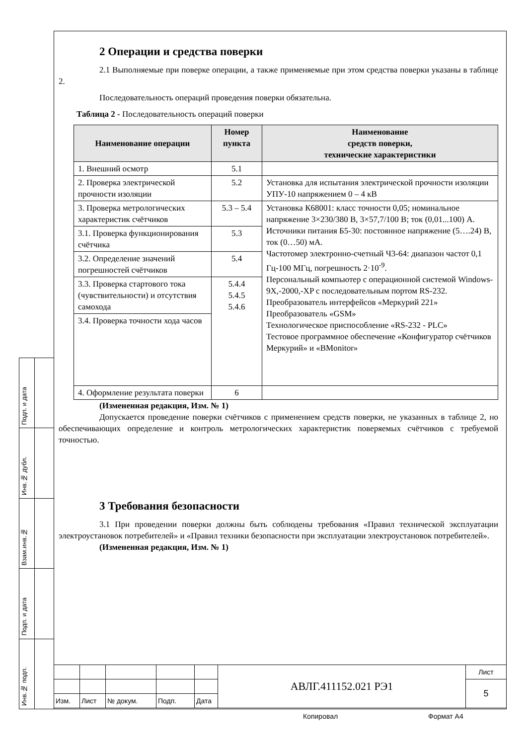Подп. и дата
Инв.№ дубл.
Взам.инв.№
Подп. и дата
Инв.№ подп.
2 Операции и средства поверки
2.1 Выполняемые при поверке операции, а также применяемые при этом средства поверки указаны в таблице 2.
Последовательность операций проведения поверки обязательна.
Таблица 2 - Последовательность операций поверки
| Наименование операции | Номер пункта | Наименование средств поверки, технические характеристики |
| --- | --- | --- |
| 1. Внешний осмотр | 5.1 | |
| 2. Проверка электрической прочности изоляции | 5.2 | Установка для испытания электрической прочности изоляции УПУ-10 напряжением 0 – 4 кВ |
| 3. Проверка метрологических характеристик счётчиков | 5.3 – 5.4 | Установка К68001: класс точности 0,05; номинальное напряжение 3×230/380 В, 3×57,7/100 В; ток (0,01...100) А. Источники питания Б5-30: постоянное напряжение (5….24) В, ток (0…50) мА. Частотомер электронно-счетный Ч3-64: диапазон частот 0,1 Гц-100 МГц, погрешность 2·10<sup>-9</sup>. Персональный компьютер с операционной системой Windows-9X,-2000,-XP с последовательным портом RS-232. Преобразователь интерфейсов «Меркурий 221» Преобразователь «GSM» Технологическое приспособление «RS-232 - PLC» Тестовое программное обеспечение «Конфигуратор счётчиков Меркурий» и «BMonitor» |
| 3.1. Проверка функционирования счётчика | 5.3 | |
| 3.2. Определение значений погрешностей счётчиков | 5.4 | |
| 3.3. Проверка стартового тока (чувствительности) и отсутствия самохода | 5.4.4 5.4.5 5.4.6 | |
| 3.4. Проверка точности хода часов | | |
| 4. Оформление результата поверки | 6 | |
(Измененная редакция, Изм. № 1)
Допускается проведение поверки счётчиков с применением средств поверки, не указанных в таблице 2, но обеспечивающих определение и контроль метрологических характеристик поверяемых счётчиков с требуемой точностью.
3 Требования безопасности
3.1 При проведении поверки должны быть соблюдены требования «Правил технической эксплуатации электроустановок потребителей» и «Правил техники безопасности при эксплуатации электроустановок потребителей».
(Измененная редакция, Изм. № 1)
| | | | | | АВЛГ.411152.021 РЭ1 | Лист |
| | | | | | | 5 |
| Изм. | Лист | № докум. | Подп. | Дата | | |
Копировал Формат А4